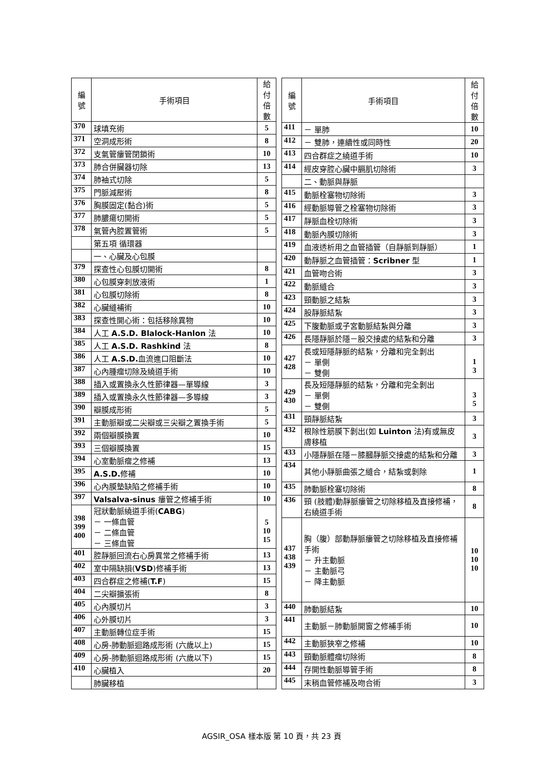| 編 號 | 手術項目 | 給付 倍數 |
| --- | --- | --- |
| 370 | 球填充術 | 5 |
| 371 | 空洞成形術 | 8 |
| 372 | 支氣管瘻管閉鎖術 | 10 |
| 373 | 肺合併臟器切除 | 13 |
| 374 | 肺袖式切除 | 5 |
| 375 | 門脈減壓術 | 8 |
| 376 | 胸膜固定(黏合)術 | 5 |
| 377 | 肺膿瘍切開術 | 5 |
| 378 | 氣管內腔置管術 | 5 |
| | 第五項 循環器 | |
| | 一、心臟及心包膜 | |
| 379 | 探查性心包膜切開術 | 8 |
| 380 | 心包膜穿刺放液術 | 1 |
| 381 | 心包膜切除術 | 8 |
| 382 | 心臟縫補術 | 10 |
| 383 | 探查性開心術：包括移除異物 | 10 |
| 384 | 人工 A.S.D. Blalock-Hanlon 法 | 10 |
| 385 | 人工 A.S.D. Rashkind 法 | 8 |
| 386 | 人工 A.S.D. 血流進口阻斷法 | 10 |
| 387 | 心內腫瘤切除及繞道手術 | 10 |
| 388 | 插入或置換永久性節律器—單導線 | 3 |
| 389 | 插入或置換永久性節律器—多導線 | 3 |
| 390 | 瓣膜成形術 | 5 |
| 391 | 主動脈瓣或二尖瓣或三尖瓣之置換手術 | 5 |
| 392 | 兩個瓣膜換置 | 10 |
| 393 | 三個瓣膜換置 | 15 |
| 394 | 心室動脈瘤之修補 | 13 |
| 395 | A.S.D. 修補 | 10 |
| 396 | 心內膜墊缺陷之修補手術 | 10 |
| 397 | Valsalva-sinus 瘻管之修補手術 | 10 |
| 398 399 400 | 冠狀動脈繞道手術( CABG ) － 一條血管 － 二條血管 － 三條血管 | 5 10 15 |
| 401 | 腔靜脈回流右心房異常之修補手術 | 13 |
| 402 | 室中隔缺損( VSD )修補手術 | 13 |
| 403 | 四合群症之修補( T.F ) | 15 |
| 404 | 二尖瓣擴張術 | 8 |
| 405 | 心內膜切片 | 3 |
| 406 | 心外膜切片 | 3 |
| 407 | 主動脈轉位症手術 | 15 |
| 408 | 心房-肺動脈迴路成形術 (六歲以上) | 15 |
| 409 | 心房-肺動脈迴路成形術 (六歲以下) | 15 |
| 410 | 心臟植入 | 20 |
| | 肺臟移植 | |
| 編 號 | 手術項目 | 給付 倍數 |
| --- | --- | --- |
| 411 | － 單肺 | 10 |
| 412 | － 雙肺，連續性或同時性 | 20 |
| 413 | 四合群症之繞道手術 | 10 |
| 414 | 經皮穿腔心臟中膈肌切除術 | 3 |
| | 二、動脈與靜脈 | |
| 415 | 動脈栓塞物切除術 | 3 |
| 416 | 經動脈導管之栓塞物切除術 | 3 |
| 417 | 靜脈血栓切除術 | 3 |
| 418 | 動脈內膜切除術 | 3 |
| 419 | 血液透析用之血管插管（自靜脈到靜脈） | 1 |
| 420 | 動靜脈之血管插管： Scribner 型 | 1 |
| 421 | 血管吻合術 | 3 |
| 422 | 動脈縫合 | 3 |
| 423 | 頸動脈之結紮 | 3 |
| 424 | 股靜脈結紮 | 3 |
| 425 | 下腹動脈或子宮動脈結紮與分離 | 3 |
| 426 | 長隱靜脈於隱－股交接處的結紮和分離 | 3 |
| 427 428 | 長或短隱靜脈的結紮，分離和完全剝出 － 單側 － 雙側 | 1 3 |
| 429 430 | 長及短隱靜脈的結紮，分離和完全剝出 － 單側 － 雙側 | 3 5 |
| 431 | 頸靜脈結紮 | 3 |
| 432 | 根除性筋膜下剝出(如 Luinton 法)有或無皮膚移植 | 3 |
| 433 | 小隱靜脈在隱－膝膕靜脈交接處的結紮和分離 | 3 |
| 434 | 其他小靜脈曲張之縫合，結紮或剝除 | 1 |
| 435 | 肺動脈栓塞切除術 | 8 |
| 436 | 頸 (肢體)動靜脈瘻管之切除移植及直接修補，右繞道手術 | 8 |
| 437 438 439 | 胸（腹）部動靜脈瘻管之切除移植及直接修補手術 － 升主動脈 － 主動脈弓 － 降主動脈 | 10 10 10 |
| 440 | 肺動脈結紮 | 10 |
| 441 | 主動脈－肺動脈開窗之修補手術 | 10 |
| 442 | 主動脈狹窄之修補 | 10 |
| 443 | 頸動脈體瘤切除術 | 8 |
| 444 | 存開性動脈導管手術 | 8 |
| 445 | 末稍血管修補及吻合術 | 3 |
AGSIR_OSA 樣本版 第 10 頁，共 23 頁